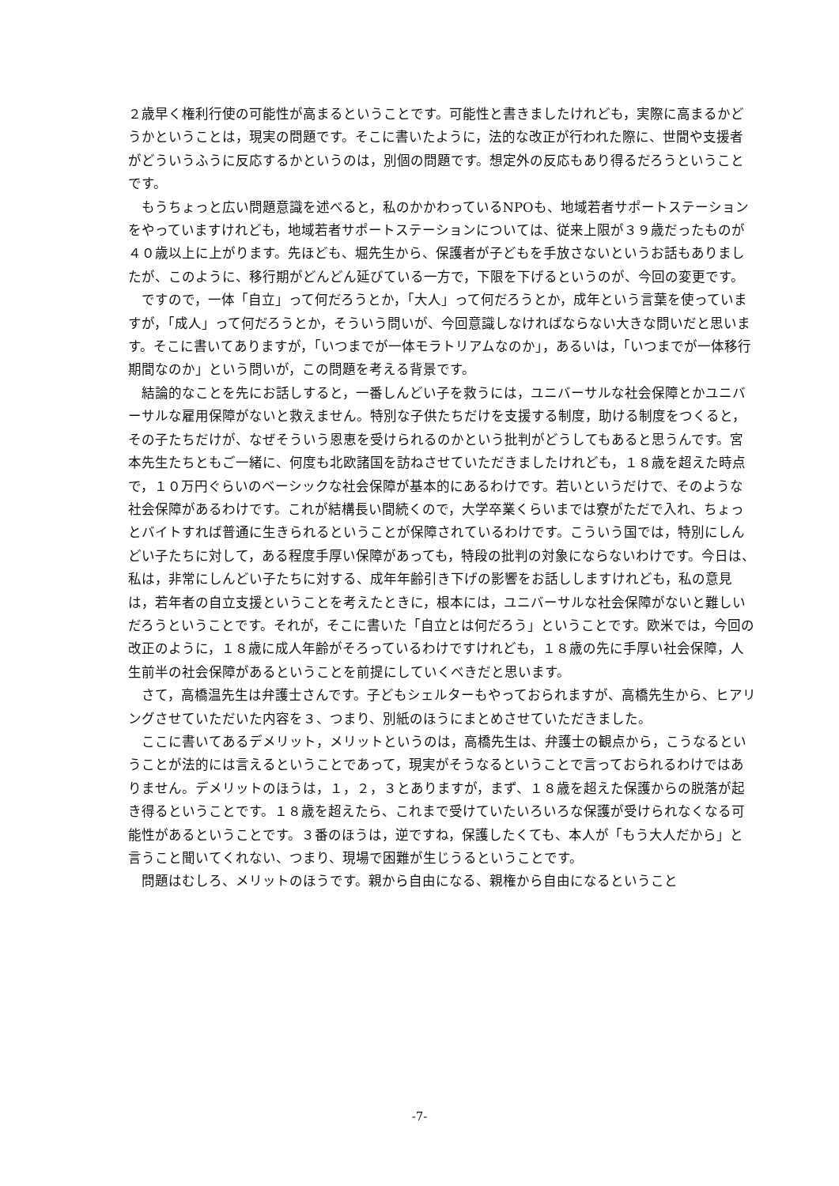２歳早く権利行使の可能性が高まるということです。可能性と書きましたけれども，実際に高まるかどうかということは，現実の問題です。そこに書いたように，法的な改正が行われた際に、世間や支援者がどういうふうに反応するかというのは，別個の問題です。想定外の反応もあり得るだろうということです。
もうちょっと広い問題意識を述べると，私のかかわっているNPOも、地域若者サポートステーションをやっていますけれども，地域若者サポートステーションについては、従来上限が３９歳だったものが４０歳以上に上がります。先ほども、堀先生から、保護者が子どもを手放さないというお話もありましたが、このように、移行期がどんどん延びている一方で，下限を下げるというのが、今回の変更です。
ですので，一体「自立」って何だろうとか，「大人」って何だろうとか，成年という言葉を使っていますが，「成人」って何だろうとか，そういう問いが、今回意識しなければならない大きな問いだと思います。そこに書いてありますが，「いつまでが一体モラトリアムなのか」，あるいは，「いつまでが一体移行期間なのか」という問いが，この問題を考える背景です。
結論的なことを先にお話しすると，一番しんどい子を救うには，ユニバーサルな社会保障とかユニバーサルな雇用保障がないと救えません。特別な子供たちだけを支援する制度，助ける制度をつくると，その子たちだけが、なぜそういう恩恵を受けられるのかという批判がどうしてもあると思うんです。宮本先生たちともご一緒に、何度も北欧諸国を訪ねさせていただきましたけれども，１８歳を超えた時点で，１０万円ぐらいのベーシックな社会保障が基本的にあるわけです。若いというだけで、そのような社会保障があるわけです。これが結構長い間続くので，大学卒業くらいまでは寮がただで入れ、ちょっとバイトすれば普通に生きられるということが保障されているわけです。こういう国では，特別にしんどい子たちに対して，ある程度手厚い保障があっても，特段の批判の対象にならないわけです。今日は、私は，非常にしんどい子たちに対する、成年年齢引き下げの影響をお話ししますけれども，私の意見は，若年者の自立支援ということを考えたときに，根本には，ユニバーサルな社会保障がないと難しいだろうということです。それが，そこに書いた「自立とは何だろう」ということです。欧米では，今回の改正のように，１８歳に成人年齢がそろっているわけですけれども，１８歳の先に手厚い社会保障，人生前半の社会保障があるということを前提にしていくべきだと思います。
さて，高橋温先生は弁護士さんです。子どもシェルターもやっておられますが、高橋先生から、ヒアリングさせていただいた内容を３、つまり、別紙のほうにまとめさせていただきました。
ここに書いてあるデメリット，メリットというのは，高橋先生は、弁護士の観点から，こうなるということが法的には言えるということであって，現実がそうなるということで言っておられるわけではありません。デメリットのほうは，１，２，３とありますが，まず、１８歳を超えた保護からの脱落が起き得るということです。１８歳を超えたら、これまで受けていたいろいろな保護が受けられなくなる可能性があるということです。３番のほうは，逆ですね，保護したくても、本人が「もう大人だから」と言うこと聞いてくれない、つまり、現場で困難が生じうるということです。
問題はむしろ、メリットのほうです。親から自由になる、親権から自由になるということ
-7-